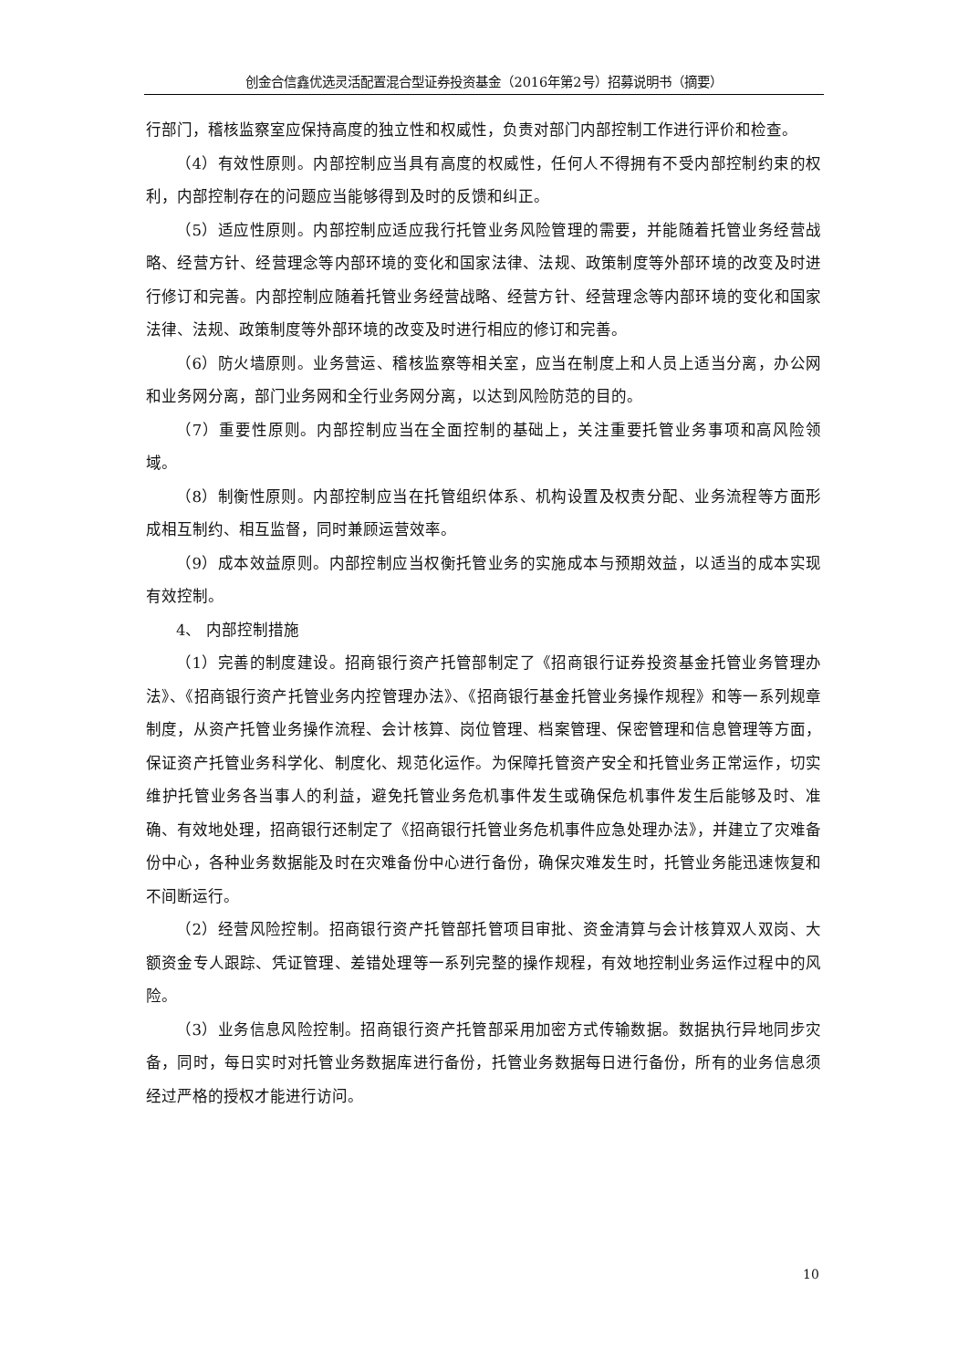创金合信鑫优选灵活配置混合型证券投资基金（2016年第2号）招募说明书（摘要）
行部门，稽核监察室应保持高度的独立性和权威性，负责对部门内部控制工作进行评价和检查。
（4）有效性原则。内部控制应当具有高度的权威性，任何人不得拥有不受内部控制约束的权利，内部控制存在的问题应当能够得到及时的反馈和纠正。
（5）适应性原则。内部控制应适应我行托管业务风险管理的需要，并能随着托管业务经营战略、经营方针、经营理念等内部环境的变化和国家法律、法规、政策制度等外部环境的改变及时进行修订和完善。内部控制应随着托管业务经营战略、经营方针、经营理念等内部环境的变化和国家法律、法规、政策制度等外部环境的改变及时进行相应的修订和完善。
（6）防火墙原则。业务营运、稽核监察等相关室，应当在制度上和人员上适当分离，办公网和业务网分离，部门业务网和全行业务网分离，以达到风险防范的目的。
（7）重要性原则。内部控制应当在全面控制的基础上，关注重要托管业务事项和高风险领域。
（8）制衡性原则。内部控制应当在托管组织体系、机构设置及权责分配、业务流程等方面形成相互制约、相互监督，同时兼顾运营效率。
（9）成本效益原则。内部控制应当权衡托管业务的实施成本与预期效益，以适当的成本实现有效控制。
4、 内部控制措施
（1）完善的制度建设。招商银行资产托管部制定了《招商银行证券投资基金托管业务管理办法》、《招商银行资产托管业务内控管理办法》、《招商银行基金托管业务操作规程》和等一系列规章制度，从资产托管业务操作流程、会计核算、岗位管理、档案管理、保密管理和信息管理等方面，保证资产托管业务科学化、制度化、规范化运作。为保障托管资产安全和托管业务正常运作，切实维护托管业务各当事人的利益，避免托管业务危机事件发生或确保危机事件发生后能够及时、准确、有效地处理，招商银行还制定了《招商银行托管业务危机事件应急处理办法》，并建立了灾难备份中心，各种业务数据能及时在灾难备份中心进行备份，确保灾难发生时，托管业务能迅速恢复和不间断运行。
（2）经营风险控制。招商银行资产托管部托管项目审批、资金清算与会计核算双人双岗、大额资金专人跟踪、凭证管理、差错处理等一系列完整的操作规程，有效地控制业务运作过程中的风险。
（3）业务信息风险控制。招商银行资产托管部采用加密方式传输数据。数据执行异地同步灾备，同时，每日实时对托管业务数据库进行备份，托管业务数据每日进行备份，所有的业务信息须经过严格的授权才能进行访问。
10